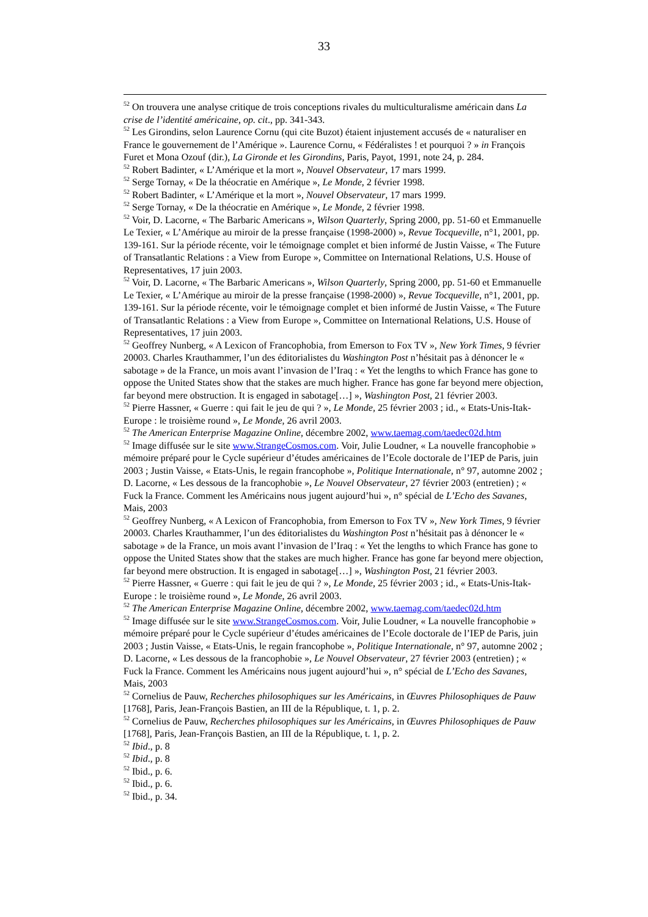33
<sup>52</sup> On trouvera une analyse critique de trois conceptions rivales du multiculturalisme américain dans La crise de l’identité américaine, op. cit., pp. 341-343.
<sup>52</sup> Les Girondins, selon Laurence Cornu (qui cite Buzot) étaient injustement accusés de « naturaliser en France le gouvernement de l’Amérique ». Laurence Cornu, « Fédéralistes ! et pourquoi ? » in François Furet et Mona Ozouf (dir.), La Gironde et les Girondins, Paris, Payot, 1991, note 24, p. 284.
<sup>52</sup> Robert Badinter, « L’Amérique et la mort », Nouvel Observateur, 17 mars 1999.
<sup>52</sup> Serge Tornay, « De la théocratie en Amérique », Le Monde, 2 février 1998.
<sup>52</sup> Robert Badinter, « L’Amérique et la mort », Nouvel Observateur, 17 mars 1999.
<sup>52</sup> Serge Tornay, « De la théocratie en Amérique », Le Monde, 2 février 1998.
<sup>52</sup> Voir, D. Lacorne, « The Barbaric Americans », Wilson Quarterly, Spring 2000, pp. 51-60 et Emmanuelle Le Texier, « L’Amérique au miroir de la presse française (1998-2000) », Revue Tocqueville, n°1, 2001, pp. 139-161. Sur la période récente, voir le témoignage complet et bien informé de Justin Vaisse, « The Future of Transatlantic Relations : a View from Europe », Committee on International Relations, U.S. House of Representatives, 17 juin 2003.
<sup>52</sup> Voir, D. Lacorne, « The Barbaric Americans », Wilson Quarterly, Spring 2000, pp. 51-60 et Emmanuelle Le Texier, « L’Amérique au miroir de la presse française (1998-2000) », Revue Tocqueville, n°1, 2001, pp. 139-161. Sur la période récente, voir le témoignage complet et bien informé de Justin Vaisse, « The Future of Transatlantic Relations : a View from Europe », Committee on International Relations, U.S. House of Representatives, 17 juin 2003.
<sup>52</sup> Geoffrey Nunberg, « A Lexicon of Francophobia, from Emerson to Fox TV », New York Times, 9 février 20003. Charles Krauthammer, l’un des éditorialistes du Washington Post n’hésitait pas à dénoncer le « sabotage » de la France, un mois avant l’invasion de l’Iraq : « Yet the lengths to which France has gone to oppose the United States show that the stakes are much higher. France has gone far beyond mere objection, far beyond mere obstruction. It is engaged in sabotage[…] », Washington Post, 21 février 2003.
<sup>52</sup> Pierre Hassner, « Guerre : qui fait le jeu de qui ? », Le Monde, 25 février 2003 ; id., « Etats-Unis-Itak-Europe : le troisième round », Le Monde, 26 avril 2003.
<sup>52</sup> The American Enterprise Magazine Online, décembre 2002, www.taemag.com/taedec02d.htm
<sup>52</sup> Image diffusée sur le site www.StrangeCosmos.com. Voir, Julie Loudner, « La nouvelle francophobie » mémoire préparé pour le Cycle supérieur d’études américaines de l’Ecole doctorale de l’IEP de Paris, juin 2003 ; Justin Vaisse, « Etats-Unis, le regain francophobe », Politique Internationale, n° 97, automne 2002 ; D. Lacorne, « Les dessous de la francophobie », Le Nouvel Observateur, 27 février 2003 (entretien) ; « Fuck la France. Comment les Américains nous jugent aujourd’hui », n° spécial de L’Echo des Savanes, Mais, 2003
<sup>52</sup> Geoffrey Nunberg, « A Lexicon of Francophobia, from Emerson to Fox TV », New York Times, 9 février 20003. Charles Krauthammer, l’un des éditorialistes du Washington Post n’hésitait pas à dénoncer le « sabotage » de la France, un mois avant l’invasion de l’Iraq : « Yet the lengths to which France has gone to oppose the United States show that the stakes are much higher. France has gone far beyond mere objection, far beyond mere obstruction. It is engaged in sabotage[…] », Washington Post, 21 février 2003.
<sup>52</sup> Pierre Hassner, « Guerre : qui fait le jeu de qui ? », Le Monde, 25 février 2003 ; id., « Etats-Unis-Itak-Europe : le troisième round », Le Monde, 26 avril 2003.
<sup>52</sup> The American Enterprise Magazine Online, décembre 2002, www.taemag.com/taedec02d.htm
<sup>52</sup> Image diffusée sur le site www.StrangeCosmos.com. Voir, Julie Loudner, « La nouvelle francophobie » mémoire préparé pour le Cycle supérieur d’études américaines de l’Ecole doctorale de l’IEP de Paris, juin 2003 ; Justin Vaisse, « Etats-Unis, le regain francophobe », Politique Internationale, n° 97, automne 2002 ; D. Lacorne, « Les dessous de la francophobie », Le Nouvel Observateur, 27 février 2003 (entretien) ; « Fuck la France. Comment les Américains nous jugent aujourd’hui », n° spécial de L’Echo des Savanes, Mais, 2003
<sup>52</sup> Cornelius de Pauw, Recherches philosophiques sur les Américains, in Œuvres Philosophiques de Pauw [1768], Paris, Jean-François Bastien, an III de la République, t. 1, p. 2.
<sup>52</sup> Cornelius de Pauw, Recherches philosophiques sur les Américains, in Œuvres Philosophiques de Pauw [1768], Paris, Jean-François Bastien, an III de la République, t. 1, p. 2.
<sup>52</sup> Ibid., p. 8
<sup>52</sup> Ibid., p. 8
<sup>52</sup> Ibid., p. 6.
<sup>52</sup> Ibid., p. 6.
<sup>52</sup> Ibid., p. 34.